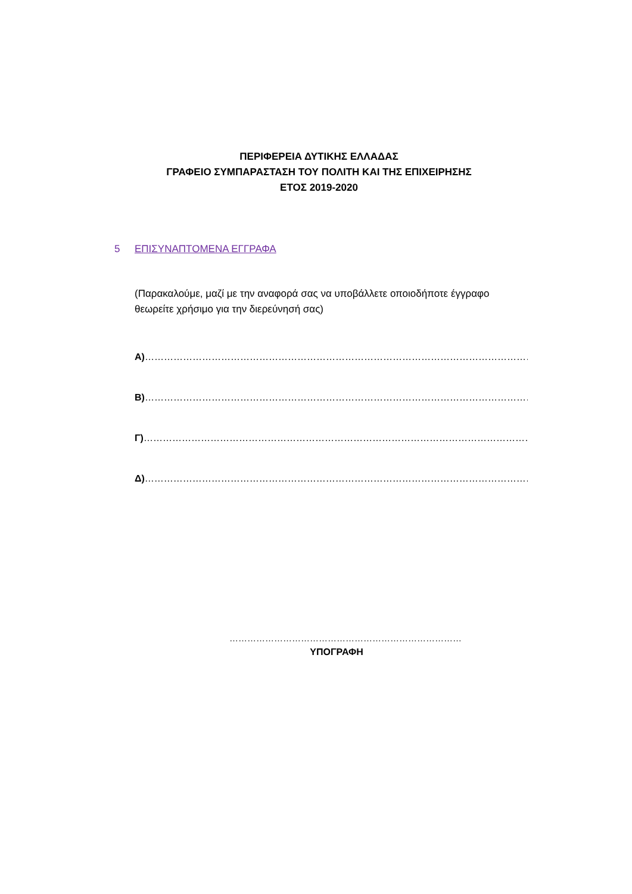ΠΕΡΙΦΕΡΕΙΑ ΔΥΤΙΚΗΣ ΕΛΛΑΔΑΣ
ΓΡΑΦΕΙΟ ΣΥΜΠΑΡΑΣΤΑΣΗ ΤΟΥ ΠΟΛΙΤΗ ΚΑΙ ΤΗΣ ΕΠΙΧΕΙΡΗΣΗΣ
ΕΤΟΣ 2019-2020
5 ΕΠΙΣΥΝΑΠΤΟΜΕΝΑ ΕΓΓΡΑΦΑ
(Παρακαλούμε, μαζί με την αναφορά σας να υποβάλλετε οποιοδήποτε έγγραφο θεωρείτε χρήσιμο για την διερεύνησή σας)
Α)……………………………………………………………………………………………………………………
Β)……………………………………………………………………………………………………………………
Γ)……………………………………………………………………………………………………………………..
Δ)……………………………………………………………………………………………………………………
……………………………………………………………………
ΥΠΟΓΡΑΦΗ